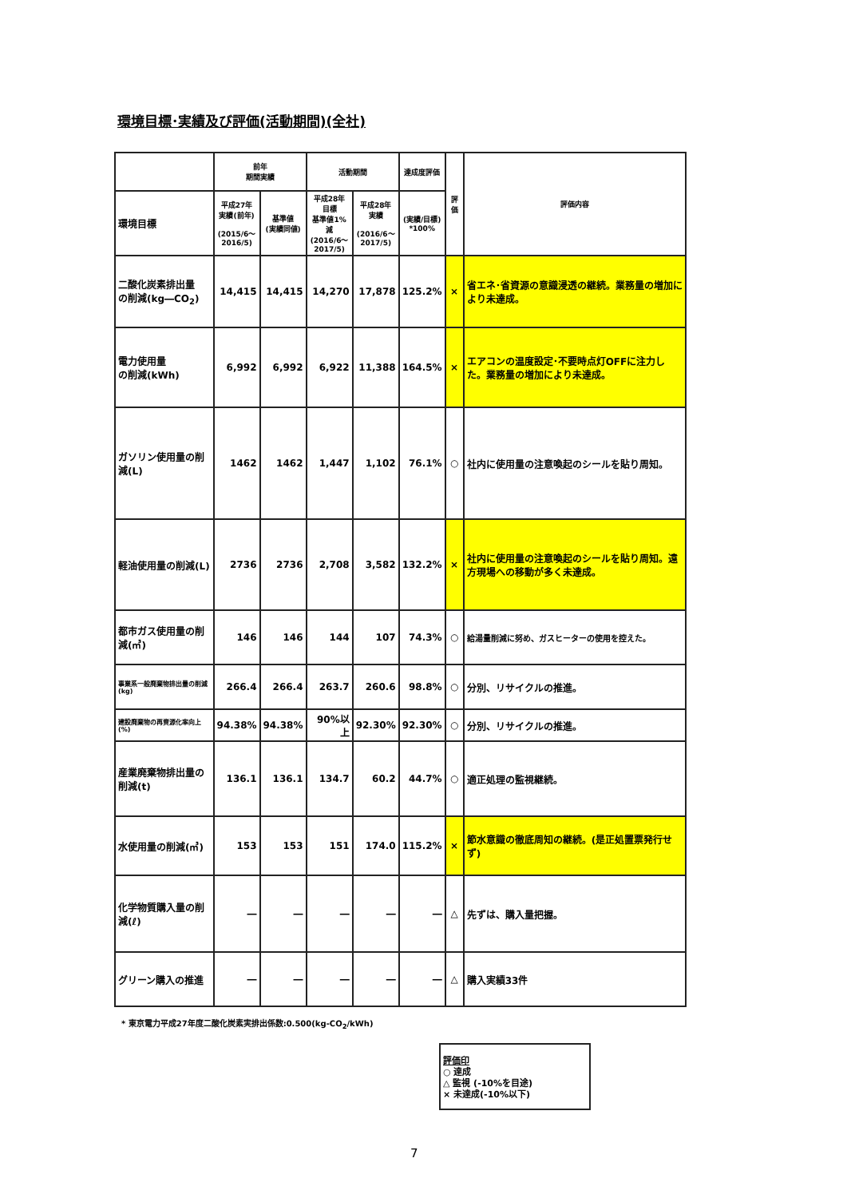環境目標･実績及び評価(活動期間)(全社)
| | 前年 期間実績 | | 活動期間 | | 達成度評価 | 評価 | 評価内容 |
| --- | --- | --- | --- | --- | --- | --- | --- |
| 環境目標 | 平成27年 実績(前年) (2015/6～ 2016/5) | 基準値 (実績同値) | 平成28年 目標 基準値1%減 (2016/6～ 2017/5) | 平成28年 実績 (2016/6～ 2017/5) | (実績/目標) *100% | | |
| 二酸化炭素排出量 の削減(kg―CO<sub>2</sub>) | 14,415 | 14,415 | 14,270 | 17,878 | 125.2% | × | 省エネ･省資源の意識浸透の継続。業務量の増加により未達成。 |
| 電力使用量 の削減(kWh) | 6,992 | 6,992 | 6,922 | 11,388 | 164.5% | × | エアコンの温度設定･不要時点灯OFFに注力した。業務量の増加により未達成。 |
| ガソリン使用量の削減(L) | 1462 | 1462 | 1,447 | 1,102 | 76.1% | ○ | 社内に使用量の注意喚起のシールを貼り周知。 |
| 軽油使用量の削減(L) | 2736 | 2736 | 2,708 | 3,582 | 132.2% | × | 社内に使用量の注意喚起のシールを貼り周知。遠方現場への移動が多く未達成。 |
| 都市ガス使用量の削減(㎥) | 146 | 146 | 144 | 107 | 74.3% | ○ | 給湯量削減に努め、ガスヒーターの使用を控えた。 |
| 事業系一般廃棄物排出量の削減(kg) | 266.4 | 266.4 | 263.7 | 260.6 | 98.8% | ○ | 分別、リサイクルの推進。 |
| 建設廃棄物の再資源化率向上(%) | 94.38% | 94.38% | 90%以上 | 92.30% | 92.30% | ○ | 分別、リサイクルの推進。 |
| 産業廃棄物排出量の削減(t) | 136.1 | 136.1 | 134.7 | 60.2 | 44.7% | ○ | 適正処理の監視継続。 |
| 水使用量の削減(㎥) | 153 | 153 | 151 | 174.0 | 115.2% | × | 節水意識の徹底周知の継続。(是正処置票発行せず) |
| 化学物質購入量の削減(ℓ) | ― | ― | ― | ― | ― | △ | 先ずは、購入量把握。 |
| グリーン購入の推進 | ― | ― | ― | ― | ― | △ | 購入実績33件 |
* 東京電力平成27年度二酸化炭素実排出係数:0.500(kg-CO<sub>2</sub>/kWh)
評価印
○ 達成
△ 監視 (-10%を目途)
× 未達成(-10%以下)
7